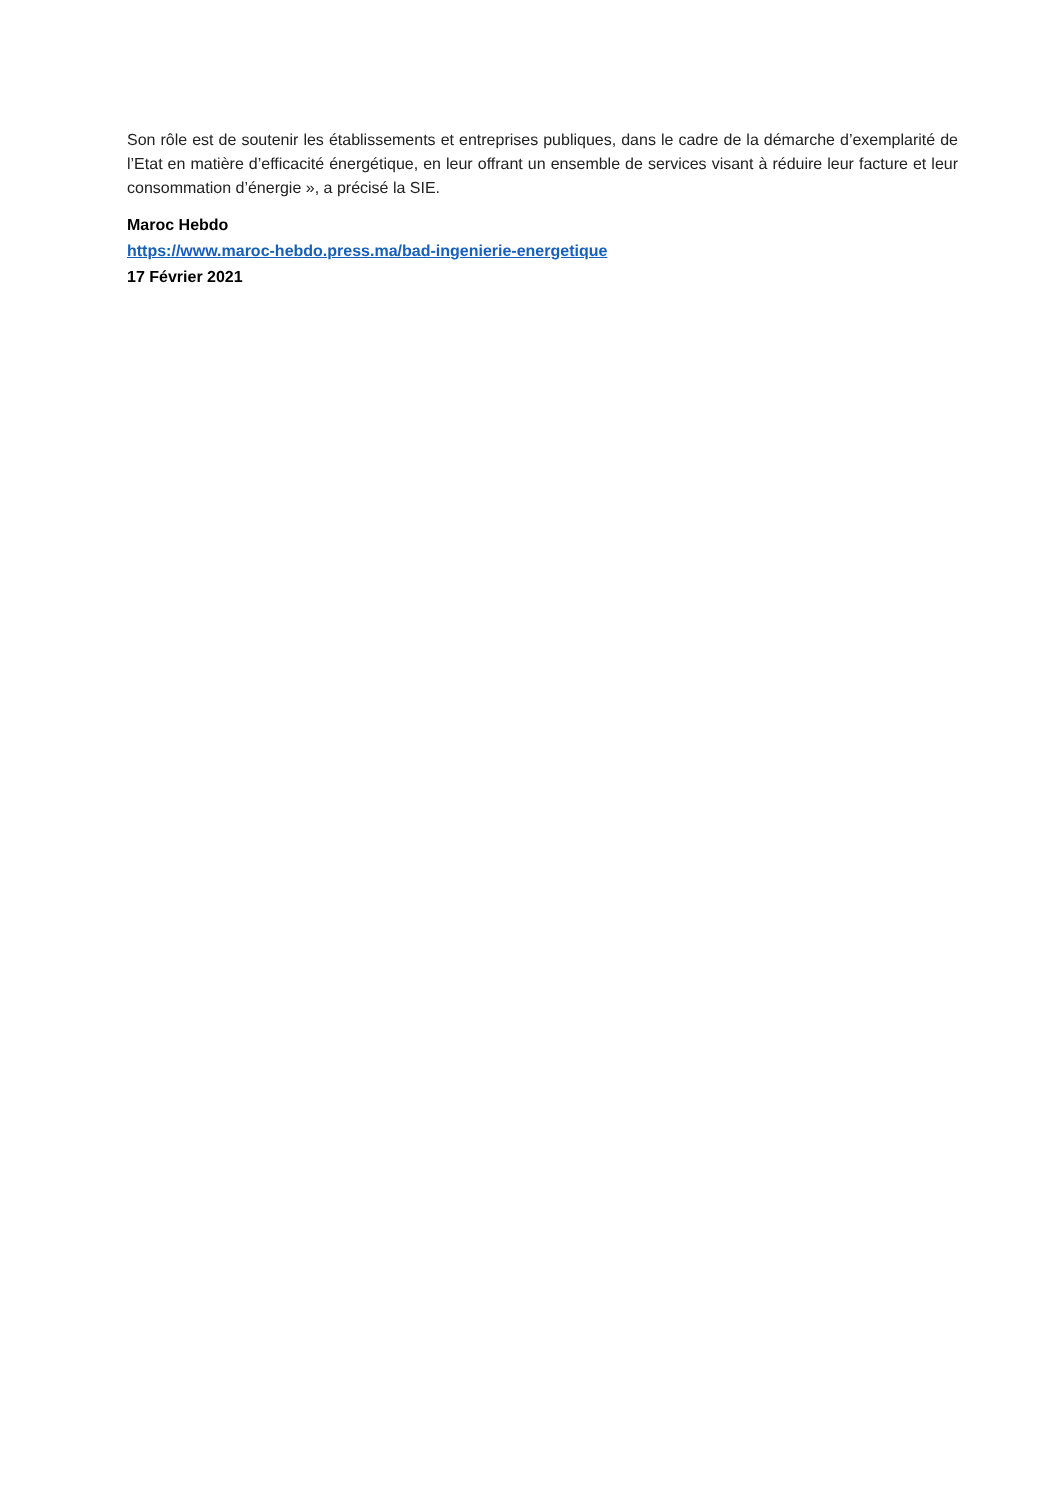Son rôle est de soutenir les établissements et entreprises publiques, dans le cadre de la démarche d’exemplarité de l’Etat en matière d’efficacité énergétique, en leur offrant un ensemble de services visant à réduire leur facture et leur consommation d’énergie », a précisé la SIE.
Maroc Hebdo
https://www.maroc-hebdo.press.ma/bad-ingenierie-energetique
17 Février 2021